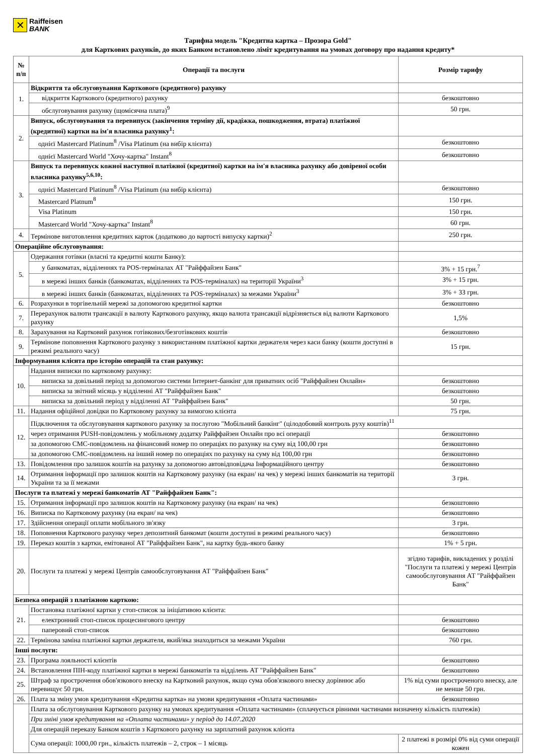✕
Raiffeisen
BANK
Тарифна модель "Кредитна картка – Прозора Gold"
для Карткових рахунків, до яких Банком встановлено ліміт кредитування на умовах договору про надання кредиту*
| № п/п | Операції та послуги | Розмір тарифу |
| --- | --- | --- |
| 1. | Відкриття та обслуговування Карткового (кредитного) рахунку | |
| | відкриття Карткового (кредитного) рахунку | безкоштовно |
| | обслуговування рахунку (щомісячна плата)<sup>9</sup> | 50 грн. |
| 2. | Випуск, обслуговування та перевипуск (закінчення терміну дії, крадіжка, пошкодження, втрата) платіжної (кредитної) картки на ім'я власника рахунку<sup>1</sup>: | |
| | однієї Mastercard Platinum<sup>8</sup> /Visa Platinum (на вибір клієнта) | безкоштовно |
| | однієї Mastercard World "Хочу-картка" Instant<sup>8</sup> | безкоштовно |
| 3. | Випуск та перевипуск кожної наступної платіжної (кредитної) картки на ім'я власника рахунку або довіреної особи власника рахунку<sup>5,6,10</sup>: | |
| | однієї Mastercard Platinum<sup>8</sup> /Visa Platinum (на вибір клієнта) | безкоштовно |
| | Mastercard Platnum<sup>8</sup> | 150 грн. |
| | Visa Platinum | 150 грн. |
| | Mastercard World "Хочу-картка" Instant<sup>8</sup> | 60 грн. |
| 4. | Термінове виготовлення кредитних карток (додатково до вартості випуску картки)<sup>2</sup> | 250 грн. |
| Операційне обслуговування: | | |
| 5. | Одержання готівки (власні та кредитні кошти Банку): | |
| | у банкоматах, відділеннях та POS-терміналах АТ "Райффайзен Банк" | 3% + 15 грн.<sup>7</sup> |
| | в мережі інших банків (банкоматах, відділеннях та POS-терміналах) на території України<sup>3</sup> | 3% + 15 грн. |
| | в мережі інших банків (банкоматах, відділеннях та POS-терміналах) за межами України<sup>3</sup> | 3% + 33 грн. |
| 6. | Розрахунки в торгівельній мережі за допомогою кредитної картки | безкоштовно |
| 7. | Перерахунок валюти трансакції в валюту Карткового рахунку, якщо валюта трансакції відрізняється від валюти Карткового рахунку | 1,5% |
| 8. | Зарахування на Картковий рахунок готівкових/безготівкових коштів | безкоштовно |
| 9. | Термінове поповнення Карткового рахунку з використанням платіжної картки держателя через каси банку (кошти доступні в режимі реального часу) | 15 грн. |
| Інформування клієнта про історію операцій та стан рахунку: | | |
| 10. | Надання виписки по картковому рахунку: | |
| | виписка за довільний період за допомогою системи Інтернет-банкінг для приватних осіб "Райффайзен Онлайн» | безкоштовно |
| | виписка за звітний місяць у відділенні АТ "Райффайзен Банк" | безкоштовно |
| | виписка за довільний період у відділенні АТ "Райффайзен Банк" | 50 грн. |
| 11. | Надання офіційної довідки по Картковому рахунку за вимогою клієнта | 75 грн. |
| 12. | Підключення та обслуговування карткового рахунку за послугою "Мобільний банкінг" (цілодобовий контроль руху коштів)<sup>11</sup> | |
| | через отримання PUSH-повідомлень у мобільному додатку Райффайзен Онлайн про всі операції | безкоштовно |
| | за допомогою СМС-повідомлень на фінансовий номер по операціях по рахунку на суму від 100,00 грн | безкоштовно |
| | за допомогою СМС-повідомлень на інший номер по операціях по рахунку на суму від 100,00 грн | безкоштовно |
| 13. | Повідомлення про залишок коштів на рахунку за допомогою автовідповідача Інформаційного центру | безкоштовно |
| 14. | Отримання інформації про залишок коштів на Картковому рахунку (на екран/ на чек) у мережі інших банкоматів на території України та за її межами | 3 грн. |
| Послуги та платежі у мережі банкоматів АТ "Райффайзен Банк": | | |
| 15. | Отримання інформації про залишок коштів на Картковому рахунку (на екран/ на чек) | безкоштовно |
| 16. | Виписка по Картковому рахунку (на екран/ на чек) | безкоштовно |
| 17. | Здійснення операції оплати мобільного зв'язку | 3 грн. |
| 18. | Поповнення Карткового рахунку через депозитний банкомат (кошти доступні в режимі реального часу) | безкоштовно |
| 19. | Переказ коштів з картки, емітованої АТ "Райффайзен Банк", на картку будь-якого банку | 1% + 5 грн. |
| 20. | Послуги та платежі у мережі Центрів самообслуговування АТ "Райффайзен Банк" | згідно тарифів, викладених у розділі "Послуги та платежі у мережі Центрів самообслуговування АТ "Райффайзен Банк" |
| Безпека операцій з платіжною карткою: | | |
| 21. | Постановка платіжної картки у стоп-список за ініціативою клієнта: | |
| | електронний стоп-список процесингового центру | безкоштовно |
| | паперовий стоп-список | безкоштовно |
| 22. | Термінова заміна платіжної картки держателя, який/яка знаходиться за межами України | 760 грн. |
| Інші послуги: | | |
| 23. | Програма лояльності клієнтів | безкоштовно |
| 24. | Встановлення ПІН-коду платіжної картки в мережі банкоматів та відділень АТ "Райффайзен Банк" | безкоштовно |
| 25. | Штраф за прострочення обов'язкового внеску на Картковий рахунок, якщо сума обов'язкового внеску дорівнює або перевищує 50 грн. | 1% від суми простроченого внеску, але не менше 50 грн. |
| 26. | Плата за зміну умов кредитування «Кредитна картка» на умови кредитування «Оплата частинами» | безкоштовно |
| | Плата за обслуговування Карткового рахунку на умовах кредитування «Оплата частинами» (сплачується рівними частинами визначену кількість платежів) | |
| | При зміні умов кредитування на «Оплата частинами» у період до 14.07.2020 | |
| | Для операцій переказу Банком коштів з Карткового рахунку на зарплатний рахунок клієнта | |
| | Сума операції: 1000,00 грн., кількість платежів – 2, строк – 1 місяць | 2 платежі в розмірі 0% від суми операції кожен |